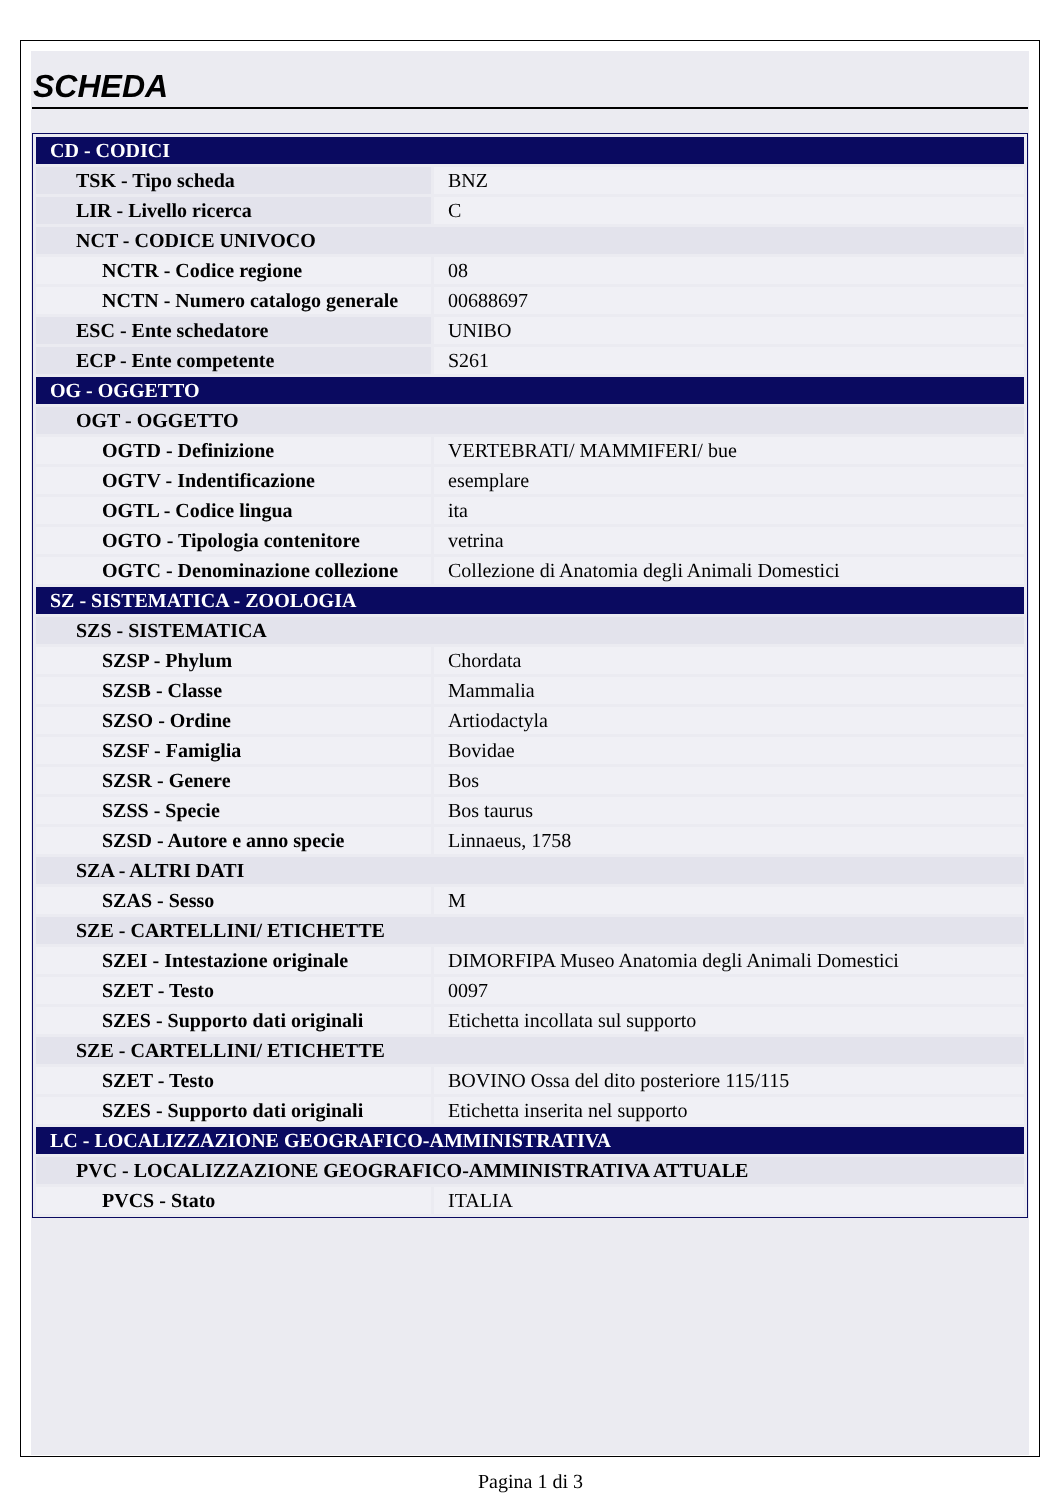SCHEDA
| CD - CODICI | |
| TSK - Tipo scheda | BNZ |
| LIR - Livello ricerca | C |
| NCT - CODICE UNIVOCO | |
| NCTR - Codice regione | 08 |
| NCTN - Numero catalogo generale | 00688697 |
| ESC - Ente schedatore | UNIBO |
| ECP - Ente competente | S261 |
| OG - OGGETTO | |
| OGT - OGGETTO | |
| OGTD - Definizione | VERTEBRATI/ MAMMIFERI/ bue |
| OGTV - Indentificazione | esemplare |
| OGTL - Codice lingua | ita |
| OGTO - Tipologia contenitore | vetrina |
| OGTC - Denominazione collezione | Collezione di Anatomia degli Animali Domestici |
| SZ - SISTEMATICA - ZOOLOGIA | |
| SZS - SISTEMATICA | |
| SZSP - Phylum | Chordata |
| SZSB - Classe | Mammalia |
| SZSO - Ordine | Artiodactyla |
| SZSF - Famiglia | Bovidae |
| SZSR - Genere | Bos |
| SZSS - Specie | Bos taurus |
| SZSD - Autore e anno specie | Linnaeus, 1758 |
| SZA - ALTRI DATI | |
| SZAS - Sesso | M |
| SZE - CARTELLINI/ ETICHETTE | |
| SZEI - Intestazione originale | DIMORFIPA Museo Anatomia degli Animali Domestici |
| SZET - Testo | 0097 |
| SZES - Supporto dati originali | Etichetta incollata sul supporto |
| SZE - CARTELLINI/ ETICHETTE | |
| SZET - Testo | BOVINO Ossa del dito posteriore 115/115 |
| SZES - Supporto dati originali | Etichetta inserita nel supporto |
| LC - LOCALIZZAZIONE GEOGRAFICO-AMMINISTRATIVA | |
| PVC - LOCALIZZAZIONE GEOGRAFICO-AMMINISTRATIVA ATTUALE | |
| PVCS - Stato | ITALIA |
Pagina 1 di 3